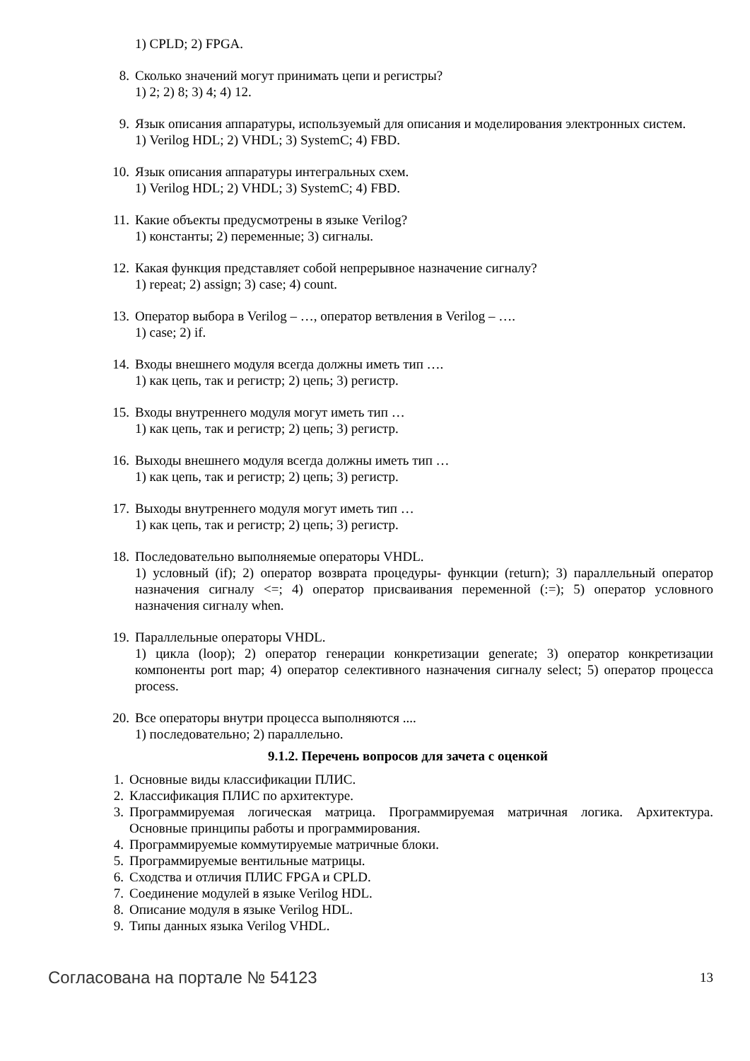1) CPLD; 2) FPGA.
8. Сколько значений могут принимать цепи и регистры?
1) 2; 2) 8; 3) 4; 4) 12.
9. Язык описания аппаратуры, используемый для описания и моделирования электронных систем.
1) Verilog HDL; 2) VHDL; 3) SystemC; 4) FBD.
10. Язык описания аппаратуры интегральных схем.
1) Verilog HDL; 2) VHDL; 3) SystemC; 4) FBD.
11. Какие объекты предусмотрены в языке Verilog?
1) константы; 2) переменные; 3) сигналы.
12. Какая функция представляет собой непрерывное назначение сигналу?
1) repeat; 2) assign; 3) case; 4) count.
13. Оператор выбора в Verilog – …, оператор ветвления в Verilog – ….
1) case; 2) if.
14. Входы внешнего модуля всегда должны иметь тип ….
1) как цепь, так и регистр; 2) цепь; 3) регистр.
15. Входы внутреннего модуля могут иметь тип …
1) как цепь, так и регистр; 2) цепь; 3) регистр.
16. Выходы внешнего модуля всегда должны иметь тип …
1) как цепь, так и регистр; 2) цепь; 3) регистр.
17. Выходы внутреннего модуля могут иметь тип …
1) как цепь, так и регистр; 2) цепь; 3) регистр.
18. Последовательно выполняемые операторы VHDL.
1) условный (if); 2) оператор возврата процедуры- функции (return); 3) параллельный оператор назначения сигналу <=; 4) оператор присваивания переменной (:=); 5) оператор условного назначения сигналу when.
19. Параллельные операторы VHDL.
1) цикла (loop); 2) оператор генерации конкретизации generate; 3) оператор конкретизации компоненты port map; 4) оператор селективного назначения сигналу select; 5) оператор процесса process.
20. Все операторы внутри процесса выполняются ....
1) последовательно; 2) параллельно.
9.1.2. Перечень вопросов для зачета с оценкой
1. Основные виды классификации ПЛИС.
2. Классификация ПЛИС по архитектуре.
3. Программируемая логическая матрица. Программируемая матричная логика. Архитектура. Основные принципы работы и программирования.
4. Программируемые коммутируемые матричные блоки.
5. Программируемые вентильные матрицы.
6. Сходства и отличия ПЛИС FPGA и CPLD.
7. Соединение модулей в языке Verilog HDL.
8. Описание модуля в языке Verilog HDL.
9. Типы данных языка Verilog VHDL.
Согласована на портале № 54123 13